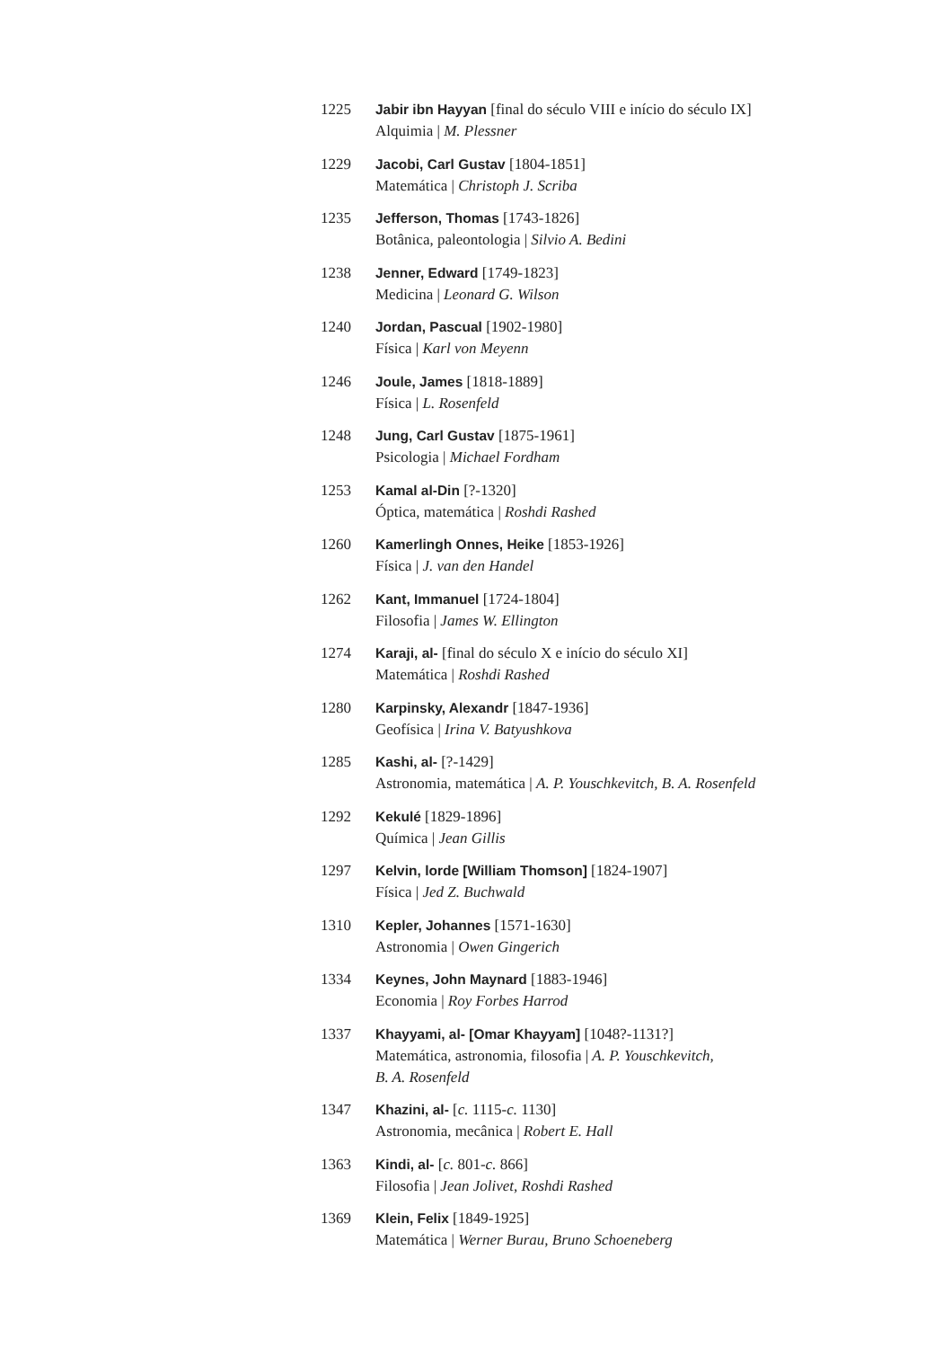1225 Jabir ibn Hayyan [final do século VIII e início do século IX]
Alquimia | M. Plessner
1229 Jacobi, Carl Gustav [1804-1851]
Matemática | Christoph J. Scriba
1235 Jefferson, Thomas [1743-1826]
Botânica, paleontologia | Silvio A. Bedini
1238 Jenner, Edward [1749-1823]
Medicina | Leonard G. Wilson
1240 Jordan, Pascual [1902-1980]
Física | Karl von Meyenn
1246 Joule, James [1818-1889]
Física | L. Rosenfeld
1248 Jung, Carl Gustav [1875-1961]
Psicologia | Michael Fordham
1253 Kamal al-Din [?-1320]
Óptica, matemática | Roshdi Rashed
1260 Kamerlingh Onnes, Heike [1853-1926]
Física | J. van den Handel
1262 Kant, Immanuel [1724-1804]
Filosofia | James W. Ellington
1274 Karaji, al- [final do século X e início do século XI]
Matemática | Roshdi Rashed
1280 Karpinsky, Alexandr [1847-1936]
Geofísica | Irina V. Batyushkova
1285 Kashi, al- [?-1429]
Astronomia, matemática | A. P. Youschkevitch, B. A. Rosenfeld
1292 Kekulé [1829-1896]
Química | Jean Gillis
1297 Kelvin, lorde [William Thomson] [1824-1907]
Física | Jed Z. Buchwald
1310 Kepler, Johannes [1571-1630]
Astronomia | Owen Gingerich
1334 Keynes, John Maynard [1883-1946]
Economia | Roy Forbes Harrod
1337 Khayyami, al- [Omar Khayyam] [1048?-1131?]
Matemática, astronomia, filosofia | A. P. Youschkevitch,
B. A. Rosenfeld
1347 Khazini, al- [c. 1115-c. 1130]
Astronomia, mecânica | Robert E. Hall
1363 Kindi, al- [c. 801-c. 866]
Filosofia | Jean Jolivet, Roshdi Rashed
1369 Klein, Felix [1849-1925]
Matemática | Werner Burau, Bruno Schoeneberg